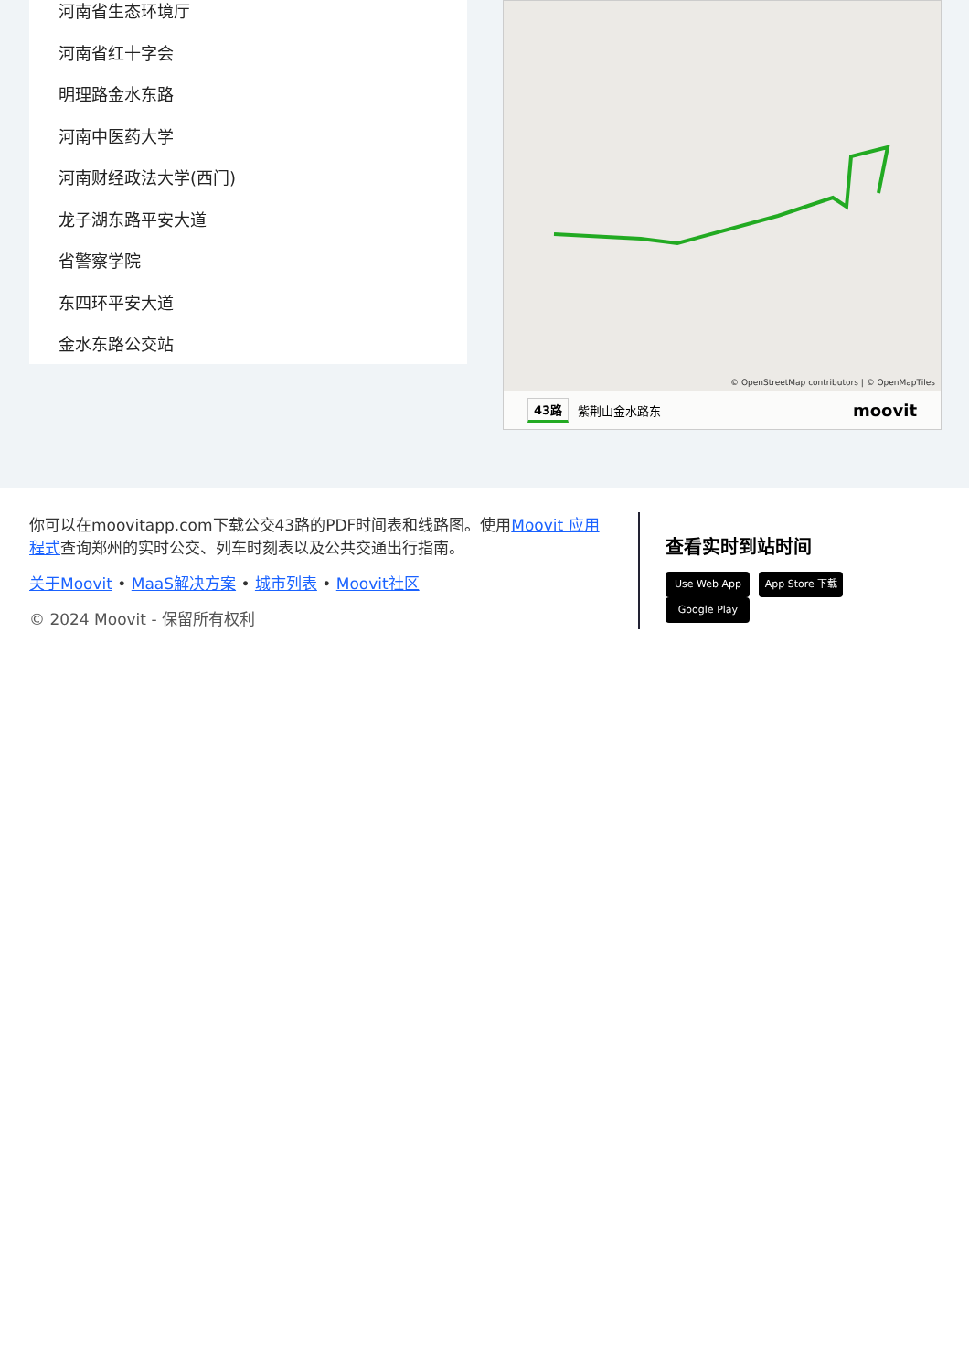河南省生态环境厅
河南省红十字会
明理路金水东路
河南中医药大学
河南财经政法大学(西门)
龙子湖东路平安大道
省警察学院
东四环平安大道
金水东路公交站
© OpenStreetMap contributors | © OpenMapTiles
43路 紫荆山金水路东 moovit
你可以在moovitapp.com下载公交43路的PDF时间表和线路图。使用Moovit 应用程式查询郑州的实时公交、列车时刻表以及公共交通出行指南。
关于Moovit • MaaS解决方案 • 城市列表 • Moovit社区
© 2024 Moovit - 保留所有权利
查看实时到站时间
Use Web App App Store 下载 Google Play